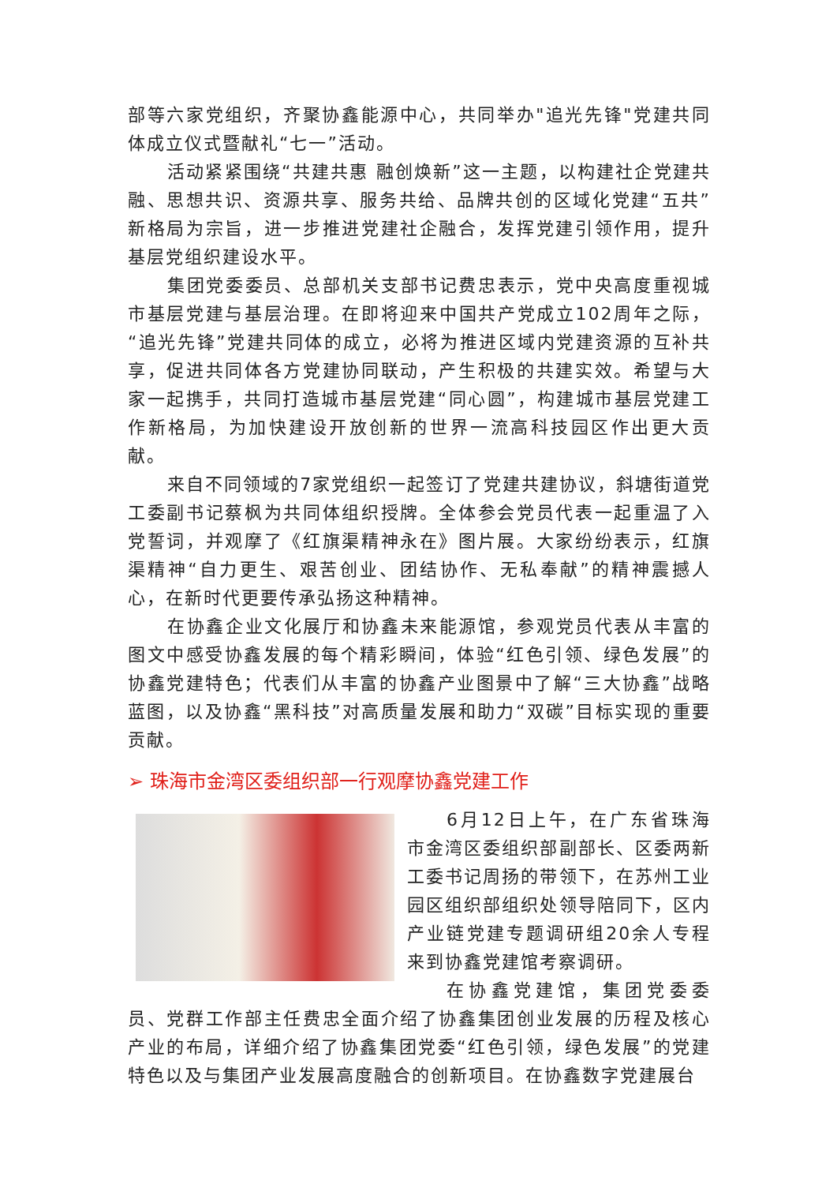部等六家党组织，齐聚协鑫能源中心，共同举办"追光先锋"党建共同体成立仪式暨献礼“七一”活动。
活动紧紧围绕“共建共惠 融创焕新”这一主题，以构建社企党建共融、思想共识、资源共享、服务共给、品牌共创的区域化党建“五共”新格局为宗旨，进一步推进党建社企融合，发挥党建引领作用，提升基层党组织建设水平。
集团党委委员、总部机关支部书记费忠表示，党中央高度重视城市基层党建与基层治理。在即将迎来中国共产党成立102周年之际，“追光先锋”党建共同体的成立，必将为推进区域内党建资源的互补共享，促进共同体各方党建协同联动，产生积极的共建实效。希望与大家一起携手，共同打造城市基层党建“同心圆”，构建城市基层党建工作新格局，为加快建设开放创新的世界一流高科技园区作出更大贡献。
来自不同领域的7家党组织一起签订了党建共建协议，斜塘街道党工委副书记蔡枫为共同体组织授牌。全体参会党员代表一起重温了入党誓词，并观摩了《红旗渠精神永在》图片展。大家纷纷表示，红旗渠精神“自力更生、艰苦创业、团结协作、无私奉献”的精神震撼人心，在新时代更要传承弘扬这种精神。
在协鑫企业文化展厅和协鑫未来能源馆，参观党员代表从丰富的图文中感受协鑫发展的每个精彩瞬间，体验“红色引领、绿色发展”的协鑫党建特色；代表们从丰富的协鑫产业图景中了解“三大协鑫”战略蓝图，以及协鑫“黑科技”对高质量发展和助力“双碳”目标实现的重要贡献。
➢ 珠海市金湾区委组织部一行观摩协鑫党建工作
6月12日上午，在广东省珠海市金湾区委组织部副部长、区委两新工委书记周扬的带领下，在苏州工业园区组织部组织处领导陪同下，区内产业链党建专题调研组20余人专程来到协鑫党建馆考察调研。
在协鑫党建馆，集团党委委员、党群工作部主任费忠全面介绍了协鑫集团创业发展的历程及核心产业的布局，详细介绍了协鑫集团党委“红色引领，绿色发展”的党建特色以及与集团产业发展高度融合的创新项目。在协鑫数字党建展台